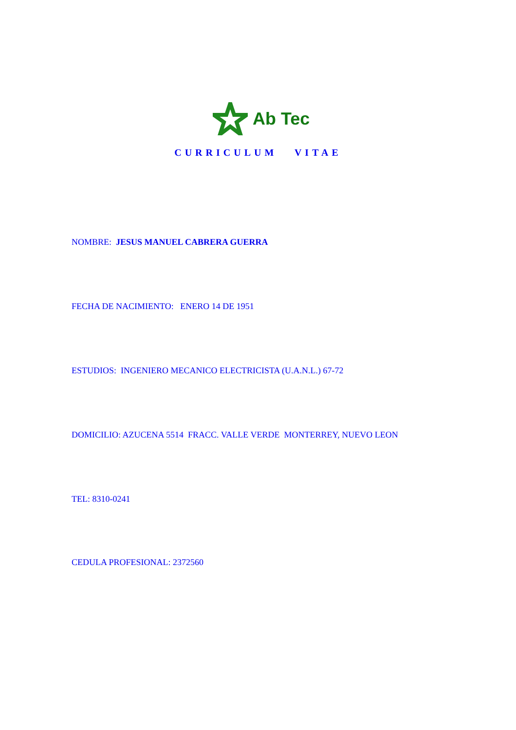Ab Tec
CURRICULUM VITAE
NOMBRE: JESUS MANUEL CABRERA GUERRA
FECHA DE NACIMIENTO: ENERO 14 DE 1951
ESTUDIOS: INGENIERO MECANICO ELECTRICISTA (U.A.N.L.) 67-72
DOMICILIO: AZUCENA 5514 FRACC. VALLE VERDE MONTERREY, NUEVO LEON
TEL: 8310-0241
CEDULA PROFESIONAL: 2372560